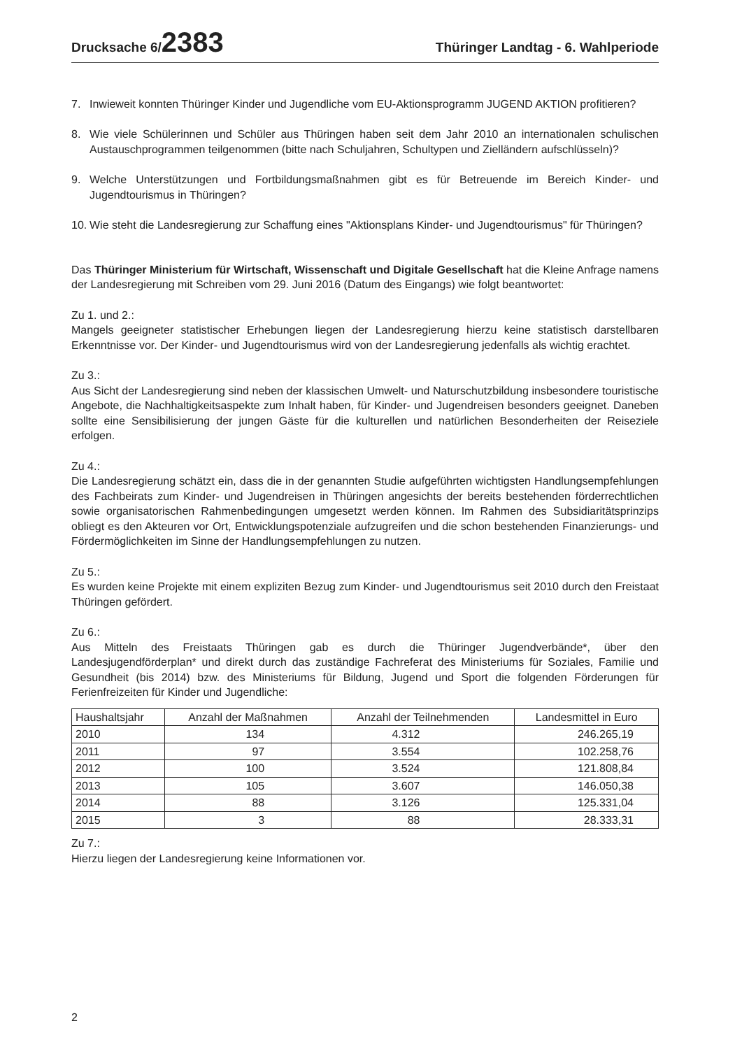Drucksache 6/2383
Thüringer Landtag - 6. Wahlperiode
7. Inwieweit konnten Thüringer Kinder und Jugendliche vom EU-Aktionsprogramm JUGEND AKTION profitieren?
8. Wie viele Schülerinnen und Schüler aus Thüringen haben seit dem Jahr 2010 an internationalen schulischen Austauschprogrammen teilgenommen (bitte nach Schuljahren, Schultypen und Zielländern aufschlüsseln)?
9. Welche Unterstützungen und Fortbildungsmaßnahmen gibt es für Betreuende im Bereich Kinder- und Jugendtourismus in Thüringen?
10. Wie steht die Landesregierung zur Schaffung eines "Aktionsplans Kinder- und Jugendtourismus" für Thüringen?
Das Thüringer Ministerium für Wirtschaft, Wissenschaft und Digitale Gesellschaft hat die Kleine Anfrage namens der Landesregierung mit Schreiben vom 29. Juni 2016 (Datum des Eingangs) wie folgt beantwortet:
Zu 1. und 2.:
Mangels geeigneter statistischer Erhebungen liegen der Landesregierung hierzu keine statistisch darstellbaren Erkenntnisse vor. Der Kinder- und Jugendtourismus wird von der Landesregierung jedenfalls als wichtig erachtet.
Zu 3.:
Aus Sicht der Landesregierung sind neben der klassischen Umwelt- und Naturschutzbildung insbesondere touristische Angebote, die Nachhaltigkeitsaspekte zum Inhalt haben, für Kinder- und Jugendreisen besonders geeignet. Daneben sollte eine Sensibilisierung der jungen Gäste für die kulturellen und natürlichen Besonderheiten der Reiseziele erfolgen.
Zu 4.:
Die Landesregierung schätzt ein, dass die in der genannten Studie aufgeführten wichtigsten Handlungsempfehlungen des Fachbeirats zum Kinder- und Jugendreisen in Thüringen angesichts der bereits bestehenden förderrechtlichen sowie organisatorischen Rahmenbedingungen umgesetzt werden können. Im Rahmen des Subsidiaritätsprinzips obliegt es den Akteuren vor Ort, Entwicklungspotenziale aufzugreifen und die schon bestehenden Finanzierungs- und Fördermöglichkeiten im Sinne der Handlungsempfehlungen zu nutzen.
Zu 5.:
Es wurden keine Projekte mit einem expliziten Bezug zum Kinder- und Jugendtourismus seit 2010 durch den Freistaat Thüringen gefördert.
Zu 6.:
Aus Mitteln des Freistaats Thüringen gab es durch die Thüringer Jugendverbände*, über den Landesjugendförderplan* und direkt durch das zuständige Fachreferat des Ministeriums für Soziales, Familie und Gesundheit (bis 2014) bzw. des Ministeriums für Bildung, Jugend und Sport die folgenden Förderungen für Ferienfreizeiten für Kinder und Jugendliche:
| Haushaltsjahr | Anzahl der Maßnahmen | Anzahl der Teilnehmenden | Landesmittel in Euro |
| --- | --- | --- | --- |
| 2010 | 134 | 4.312 | 246.265,19 |
| 2011 | 97 | 3.554 | 102.258,76 |
| 2012 | 100 | 3.524 | 121.808,84 |
| 2013 | 105 | 3.607 | 146.050,38 |
| 2014 | 88 | 3.126 | 125.331,04 |
| 2015 | 3 | 88 | 28.333,31 |
Zu 7.:
Hierzu liegen der Landesregierung keine Informationen vor.
2